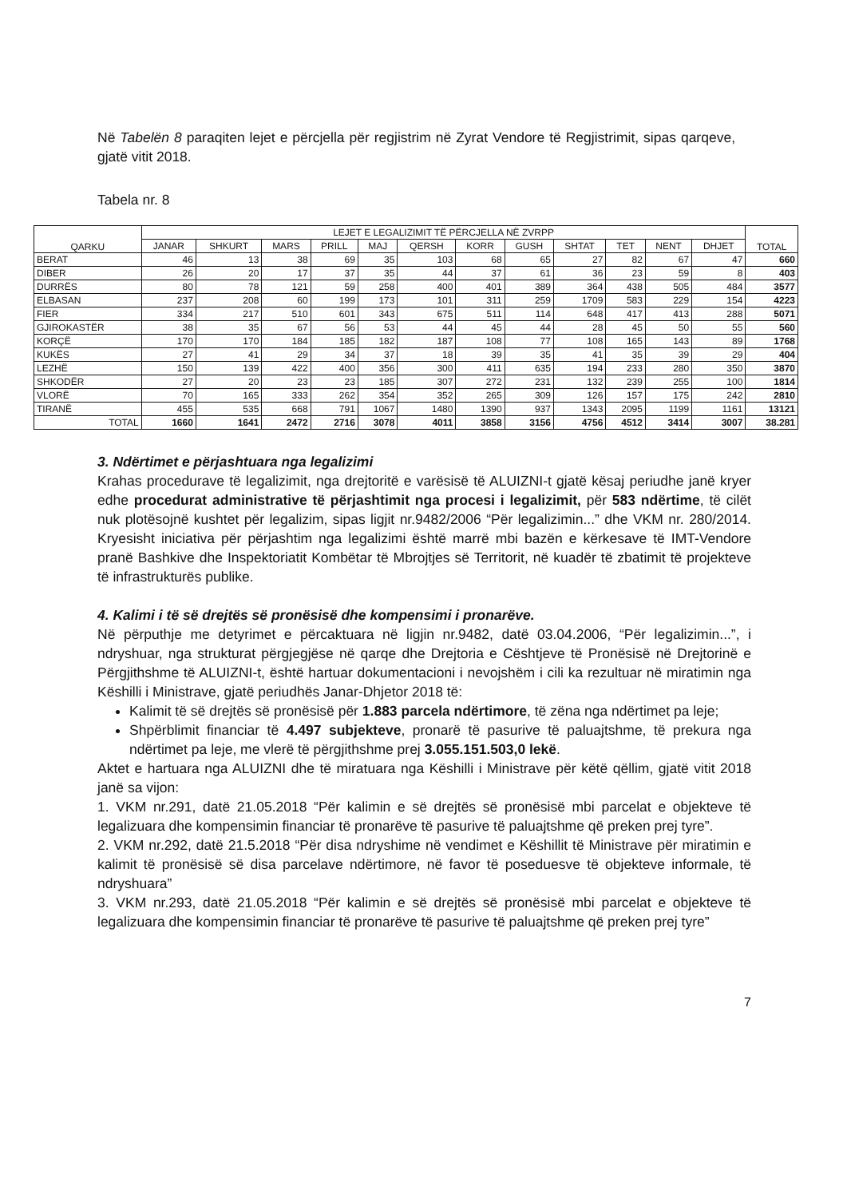Në Tabelën 8 paraqiten lejet e përcjella për regjistrim në Zyrat Vendore të Regjistrimit, sipas qarqeve, gjatë vitit 2018.
Tabela nr. 8
| QARKU | LEJET E LEGALIZIMIT TË PËRCJELLA NË ZVRPP | | | | | | | | | | | | TOTAL |
| --- | --- | --- | --- | --- | --- | --- | --- | --- | --- | --- | --- | --- | --- |
| | JANAR | SHKURT | MARS | PRILL | MAJ | QERSH | KORR | GUSH | SHTAT | TET | NENT | DHJET | |
| BERAT | 46 | 13 | 38 | 69 | 35 | 103 | 68 | 65 | 27 | 82 | 67 | 47 | 660 |
| DIBER | 26 | 20 | 17 | 37 | 35 | 44 | 37 | 61 | 36 | 23 | 59 | 8 | 403 |
| DURRËS | 80 | 78 | 121 | 59 | 258 | 400 | 401 | 389 | 364 | 438 | 505 | 484 | 3577 |
| ELBASAN | 237 | 208 | 60 | 199 | 173 | 101 | 311 | 259 | 1709 | 583 | 229 | 154 | 4223 |
| FIER | 334 | 217 | 510 | 601 | 343 | 675 | 511 | 114 | 648 | 417 | 413 | 288 | 5071 |
| GJIROKASTËR | 38 | 35 | 67 | 56 | 53 | 44 | 45 | 44 | 28 | 45 | 50 | 55 | 560 |
| KORÇË | 170 | 170 | 184 | 185 | 182 | 187 | 108 | 77 | 108 | 165 | 143 | 89 | 1768 |
| KUKËS | 27 | 41 | 29 | 34 | 37 | 18 | 39 | 35 | 41 | 35 | 39 | 29 | 404 |
| LEZHË | 150 | 139 | 422 | 400 | 356 | 300 | 411 | 635 | 194 | 233 | 280 | 350 | 3870 |
| SHKODËR | 27 | 20 | 23 | 23 | 185 | 307 | 272 | 231 | 132 | 239 | 255 | 100 | 1814 |
| VLORË | 70 | 165 | 333 | 262 | 354 | 352 | 265 | 309 | 126 | 157 | 175 | 242 | 2810 |
| TIRANË | 455 | 535 | 668 | 791 | 1067 | 1480 | 1390 | 937 | 1343 | 2095 | 1199 | 1161 | 13121 |
| TOTAL | 1660 | 1641 | 2472 | 2716 | 3078 | 4011 | 3858 | 3156 | 4756 | 4512 | 3414 | 3007 | 38.281 |
3. Ndërtimet e përjashtuara nga legalizimi
Krahas procedurave të legalizimit, nga drejtoritë e varësisë të ALUIZNI-t gjatë kësaj periudhe janë kryer edhe procedurat administrative të përjashtimit nga procesi i legalizimit, për 583 ndërtime, të cilët nuk plotësojnë kushtet për legalizim, sipas ligjit nr.9482/2006 “Për legalizimin...” dhe VKM nr. 280/2014. Kryesisht iniciativa për përjashtim nga legalizimi është marrë mbi bazën e kërkesave të IMT-Vendore pranë Bashkive dhe Inspektoriatit Kombëtar të Mbrojtjes së Territorit, në kuadër të zbatimit të projekteve të infrastrukturës publike.
4. Kalimi i të së drejtës së pronësisë dhe kompensimi i pronarëve.
Në përputhje me detyrimet e përcaktuara në ligjin nr.9482, datë 03.04.2006, “Për legalizimin...”, i ndryshuar, nga strukturat përgjegjëse në qarqe dhe Drejtoria e Cështjeve të Pronësisë në Drejtorinë e Përgjithshme të ALUIZNI-t, është hartuar dokumentacioni i nevojshëm i cili ka rezultuar në miratimin nga Këshilli i Ministrave, gjatë periudhës Janar-Dhjetor 2018 të:
Kalimit të së drejtës së pronësisë për 1.883 parcela ndërtimore, të zëna nga ndërtimet pa leje;
Shpërblimit financiar të 4.497 subjekteve, pronarë të pasurive të paluajtshme, të prekura nga ndërtimet pa leje, me vlerë të përgjithshme prej 3.055.151.503,0 lekë.
Aktet e hartuara nga ALUIZNI dhe të miratuara nga Këshilli i Ministrave për këtë qëllim, gjatë vitit 2018 janë sa vijon:
1. VKM nr.291, datë 21.05.2018 “Për kalimin e së drejtës së pronësisë mbi parcelat e objekteve të legalizuara dhe kompensimin financiar të pronarëve të pasurive të paluajtshme që preken prej tyre”.
2. VKM nr.292, datë 21.5.2018 “Për disa ndryshime në vendimet e Këshillit të Ministrave për miratimin e kalimit të pronësisë së disa parcelave ndërtimore, në favor të poseduesve të objekteve informale, të ndryshuara”
3. VKM nr.293, datë 21.05.2018 “Për kalimin e së drejtës së pronësisë mbi parcelat e objekteve të legalizuara dhe kompensimin financiar të pronarëve të pasurive të paluajtshme që preken prej tyre”
7